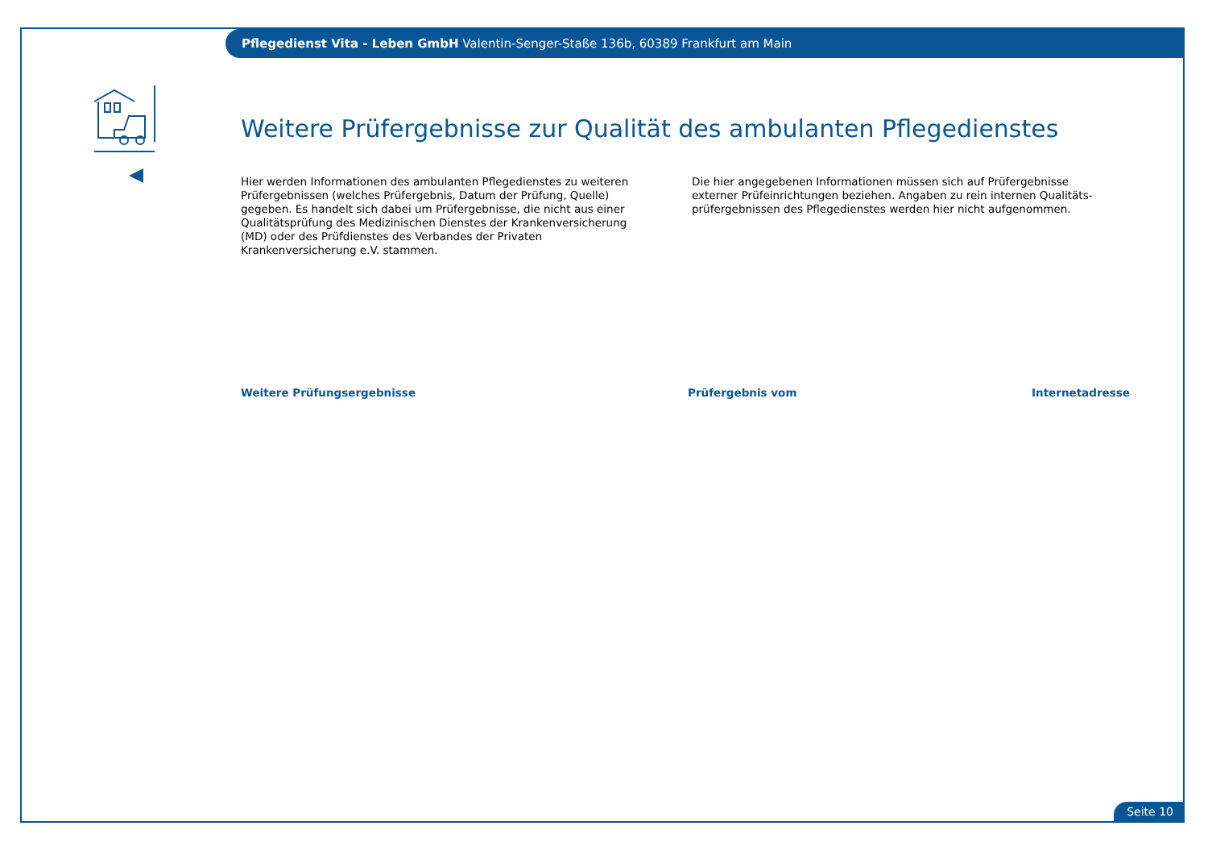Pflegedienst Vita - Leben GmbH Valentin-Senger-Staße 136b, 60389 Frankfurt am Main
Weitere Prüfergebnisse zur Qualität des ambulanten Pflegedienstes
Hier werden Informationen des ambulanten Pflegedienstes zu weiteren Prüfergebnissen (welches Prüfergebnis, Datum der Prüfung, Quelle) gegeben. Es handelt sich dabei um Prüfergebnisse, die nicht aus einer Qualitätsprüfung des Medizinischen Dienstes der Krankenversicherung (MD) oder des Prüfdienstes des Verbandes der Privaten Krankenversicherung e.V. stammen.
Die hier angegebenen Informationen müssen sich auf Prüfergebnisse externer Prüfeinrichtungen beziehen. Angaben zu rein internen Qualitäts-prüfergebnissen des Pflegedienstes werden hier nicht aufgenommen.
Weitere Prüfungsergebnisse Prüfergebnis vom Internetadresse
Seite 10